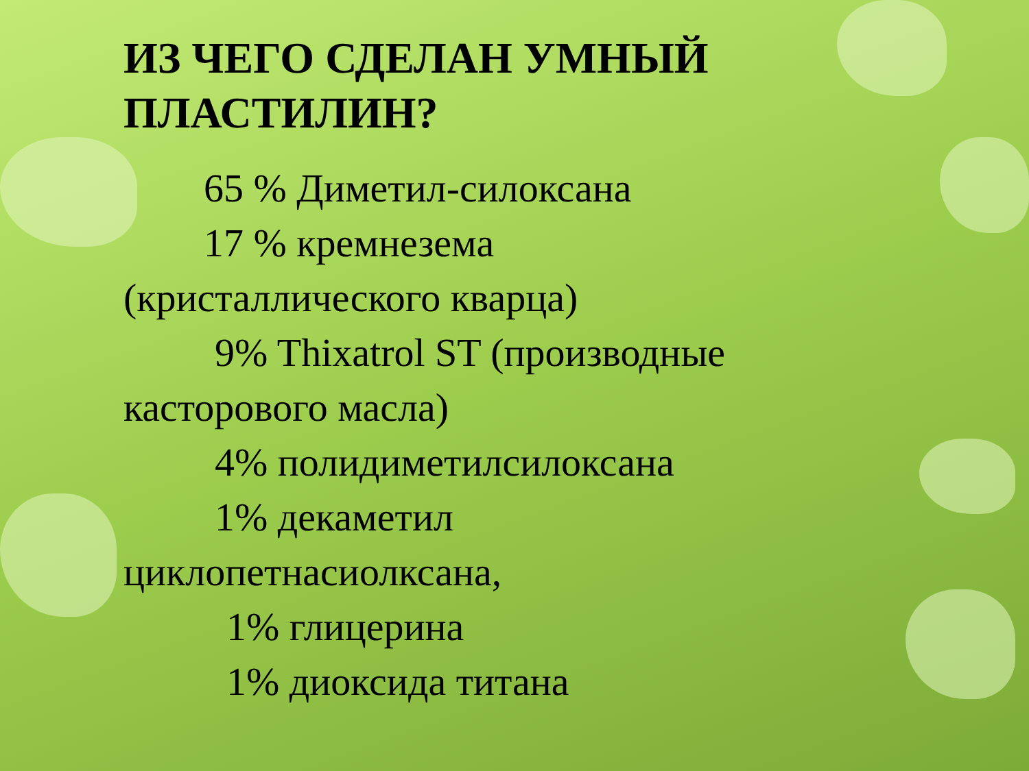ИЗ ЧЕГО СДЕЛАН УМНЫЙ ПЛАСТИЛИН?
65 % Диметил-силоксана
17 % кремнезема
(кристаллического кварца)
9% Thixatrol ST (производные
касторового масла)
4% полидиметилсилоксана
1% декаметил
циклопетнасиолксана,
1% глицерина
1% диоксида титана